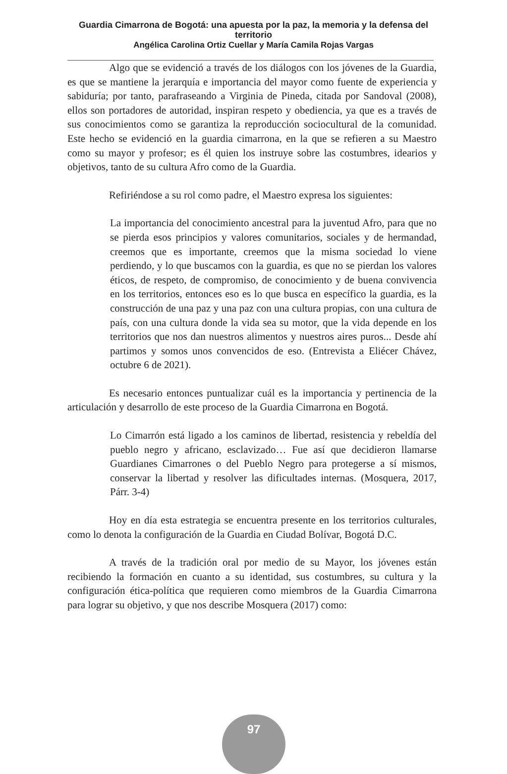Guardia Cimarrona de Bogotá: una apuesta por la paz, la memoria y la defensa del territorio
Angélica Carolina Ortiz Cuellar y María Camila Rojas Vargas
Algo que se evidenció a través de los diálogos con los jóvenes de la Guardia, es que se mantiene la jerarquía e importancia del mayor como fuente de experiencia y sabiduría; por tanto, parafraseando a Virginia de Pineda, citada por Sandoval (2008), ellos son portadores de autoridad, inspiran respeto y obediencia, ya que es a través de sus conocimientos como se garantiza la reproducción sociocultural de la comunidad. Este hecho se evidenció en la guardia cimarrona, en la que se refieren a su Maestro como su mayor y profesor; es él quien los instruye sobre las costumbres, idearios y objetivos, tanto de su cultura Afro como de la Guardia.
Refiriéndose a su rol como padre, el Maestro expresa los siguientes:
La importancia del conocimiento ancestral para la juventud Afro, para que no se pierda esos principios y valores comunitarios, sociales y de hermandad, creemos que es importante, creemos que la misma sociedad lo viene perdiendo, y lo que buscamos con la guardia, es que no se pierdan los valores éticos, de respeto, de compromiso, de conocimiento y de buena convivencia en los territorios, entonces eso es lo que busca en específico la guardia, es la construcción de una paz y una paz con una cultura propias, con una cultura de país, con una cultura donde la vida sea su motor, que la vida depende en los territorios que nos dan nuestros alimentos y nuestros aires puros... Desde ahí partimos y somos unos convencidos de eso. (Entrevista a Eliécer Chávez, octubre 6 de 2021).
Es necesario entonces puntualizar cuál es la importancia y pertinencia de la articulación y desarrollo de este proceso de la Guardia Cimarrona en Bogotá.
Lo Cimarrón está ligado a los caminos de libertad, resistencia y rebeldía del pueblo negro y africano, esclavizado… Fue así que decidieron llamarse Guardianes Cimarrones o del Pueblo Negro para protegerse a sí mismos, conservar la libertad y resolver las dificultades internas. (Mosquera, 2017, Párr. 3-4)
Hoy en día esta estrategia se encuentra presente en los territorios culturales, como lo denota la configuración de la Guardia en Ciudad Bolívar, Bogotá D.C.
A través de la tradición oral por medio de su Mayor, los jóvenes están recibiendo la formación en cuanto a su identidad, sus costumbres, su cultura y la configuración ética-política que requieren como miembros de la Guardia Cimarrona para lograr su objetivo, y que nos describe Mosquera (2017) como:
97